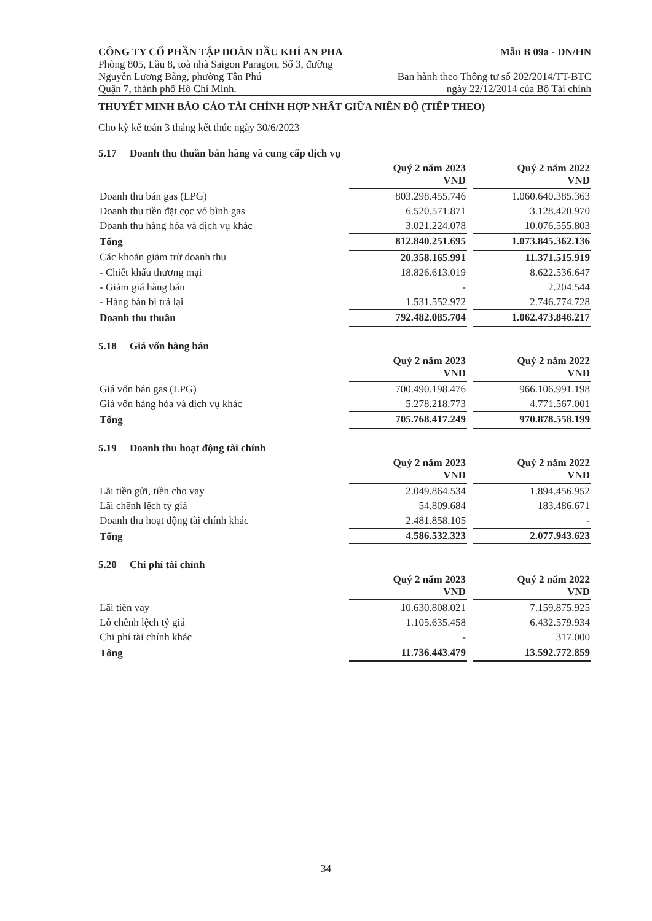CÔNG TY CỔ PHẦN TẬP ĐOÀN DẦU KHÍ AN PHA
Mẫu B 09a - DN/HN
Phòng 805, Lầu 8, toà nhà Saigon Paragon, Số 3, đường
Nguyễn Lương Bằng, phường Tân Phú
Quận 7, thành phố Hồ Chí Minh.
Ban hành theo Thông tư số 202/2014/TT-BTC
ngày 22/12/2014 của Bộ Tài chính
THUYẾT MINH BÁO CÁO TÀI CHÍNH HỢP NHẤT GIỮA NIÊN ĐỘ (TIẾP THEO)
Cho kỳ kế toán 3 tháng kết thúc ngày 30/6/2023
5.17 Doanh thu thuần bán hàng và cung cấp dịch vụ
| | Quý 2 năm 2023 VND | | Quý 2 năm 2022 VND |
| Doanh thu bán gas (LPG) | 803.298.455.746 | | 1.060.640.385.363 |
| Doanh thu tiền đặt cọc vỏ bình gas | 6.520.571.871 | | 3.128.420.970 |
| Doanh thu hàng hóa và dịch vụ khác | 3.021.224.078 | | 10.076.555.803 |
| Tổng | 812.840.251.695 | | 1.073.845.362.136 |
| Các khoản giảm trừ doanh thu | 20.358.165.991 | | 11.371.515.919 |
| - Chiết khấu thương mại | 18.826.613.019 | | 8.622.536.647 |
| - Giảm giá hàng bán | - | | 2.204.544 |
| - Hàng bán bị trả lại | 1.531.552.972 | | 2.746.774.728 |
| Doanh thu thuần | 792.482.085.704 | | 1.062.473.846.217 |
5.18 Giá vốn hàng bán
| | Quý 2 năm 2023 VND | | Quý 2 năm 2022 VND |
| Giá vốn bán gas (LPG) | 700.490.198.476 | | 966.106.991.198 |
| Giá vốn hàng hóa và dịch vụ khác | 5.278.218.773 | | 4.771.567.001 |
| Tổng | 705.768.417.249 | | 970.878.558.199 |
5.19 Doanh thu hoạt động tài chính
| | Quý 2 năm 2023 VND | | Quý 2 năm 2022 VND |
| Lãi tiền gửi, tiền cho vay | 2.049.864.534 | | 1.894.456.952 |
| Lãi chênh lệch tỷ giá | 54.809.684 | | 183.486.671 |
| Doanh thu hoạt động tài chính khác | 2.481.858.105 | | - |
| Tổng | 4.586.532.323 | | 2.077.943.623 |
5.20 Chi phí tài chính
| | Quý 2 năm 2023 VND | | Quý 2 năm 2022 VND |
| Lãi tiền vay | 10.630.808.021 | | 7.159.875.925 |
| Lỗ chênh lệch tỷ giá | 1.105.635.458 | | 6.432.579.934 |
| Chi phí tài chính khác | - | | 317.000 |
| Tông | 11.736.443.479 | | 13.592.772.859 |
34